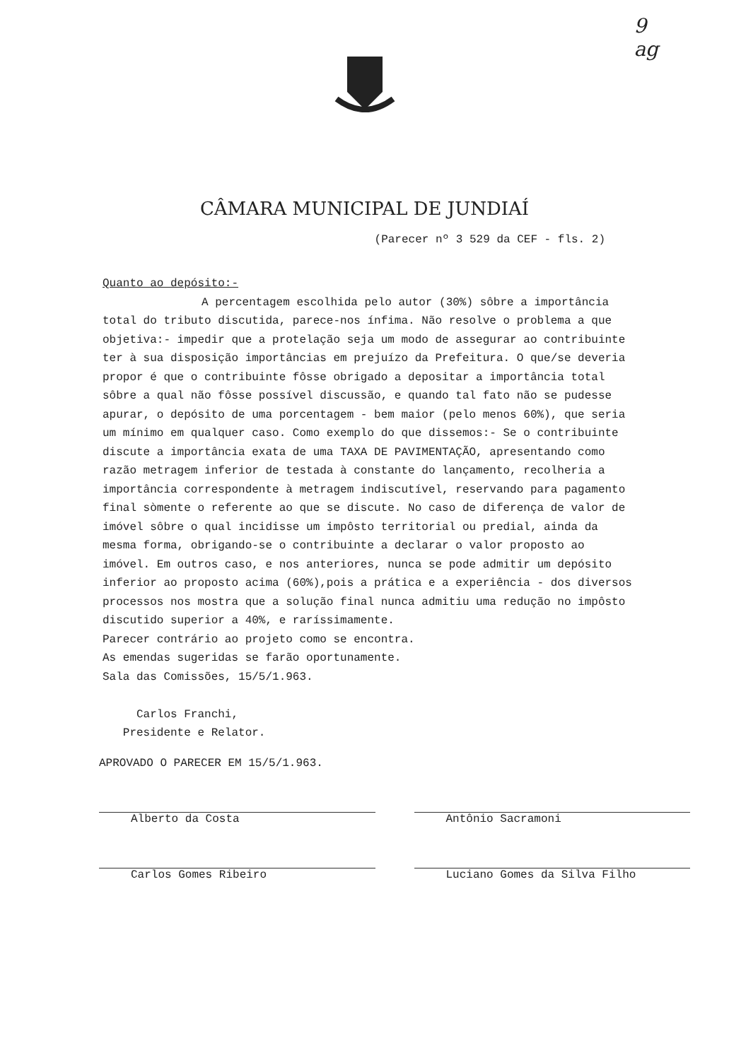9
ag
CÂMARA MUNICIPAL DE JUNDIAÍ
(Parecer nº 3 529 da CEF - fls. 2)
Quanto ao depósito:-
A percentagem escolhida pelo autor (30%) sôbre a importância total do tributo discutida, parece-nos ínfima. Não resolve o problema a que objetiva:- impedir que a protelação seja um modo de assegurar ao contribuinte ter à sua disposição importâncias em prejuízo da Prefeitura. O que/se deveria propor é que o contribuinte fôsse obrigado a depositar a importância total sôbre a qual não fôsse possível discussão, e quando tal fato não se pudesse apurar, o depósito de uma porcentagem - bem maior (pelo menos 60%), que seria um mínimo em qualquer caso. Como exemplo do que dissemos:- Se o contribuinte discute a importância exata de uma TAXA DE PAVIMENTAÇÃO, apresentando como razão metragem inferior de testada à constante do lançamento, recolheria a importância correspondente à metragem indiscutível, reservando para pagamento final sòmente o referente ao que se discute. No caso de diferença de valor de imóvel sôbre o qual incidisse um impôsto territorial ou predial, ainda da mesma forma, obrigando-se o contribuinte a declarar o valor proposto ao imóvel. Em outros caso, e nos anteriores, nunca se pode admitir um depósito inferior ao proposto acima (60%),pois a prática e a experiência - dos diversos processos nos mostra que a solução final nunca admitiu uma redução no impôsto discutido superior a 40%, e raríssimamente.
Parecer contrário ao projeto como se encontra.
As emendas sugeridas se farão oportunamente.
Sala das Comissões, 15/5/1.963.
Carlos Franchi,
Presidente e Relator.
APROVADO O PARECER EM 15/5/1.963.
Alberto da Costa Antônio Sacramoni
Carlos Gomes Ribeiro Luciano Gomes da Silva Filho